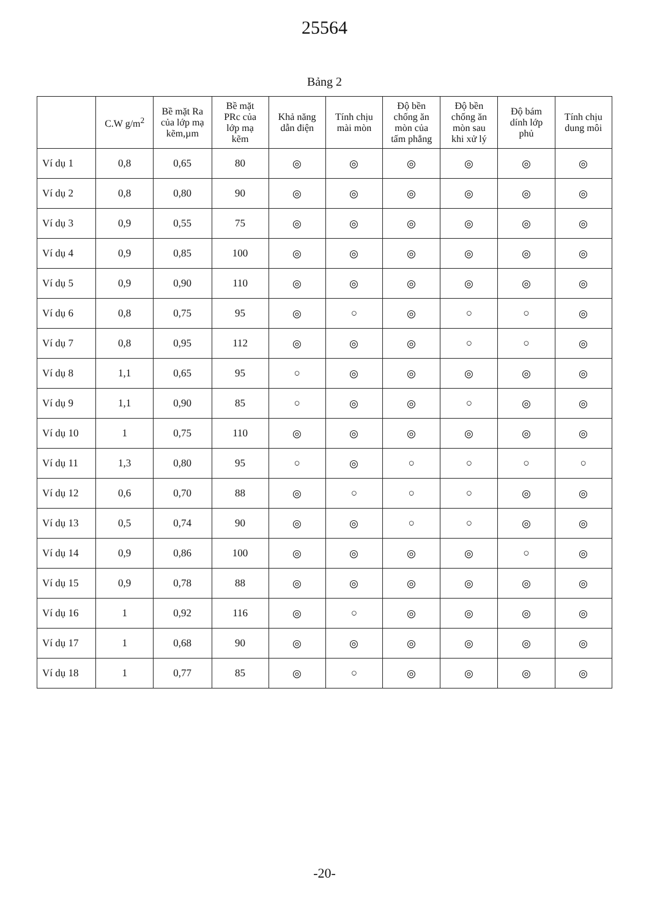25564
Bảng 2
| | C.W g/m<sup>2</sup> | Bề mặt Ra của lớp mạ kẽm,µm | Bề mặt PRc của lớp mạ kẽm | Khả năng dẫn điện | Tính chịu mài mòn | Độ bền chống ăn mòn của tấm phẳng | Độ bền chống ăn mòn sau khi xử lý | Độ bám dính lớp phủ | Tính chịu dung môi |
| --- | --- | --- | --- | --- | --- | --- | --- | --- | --- |
| Ví dụ 1 | 0,8 | 0,65 | 80 | ◎ | ◎ | ◎ | ◎ | ◎ | ◎ |
| Ví dụ 2 | 0,8 | 0,80 | 90 | ◎ | ◎ | ◎ | ◎ | ◎ | ◎ |
| Ví dụ 3 | 0,9 | 0,55 | 75 | ◎ | ◎ | ◎ | ◎ | ◎ | ◎ |
| Ví dụ 4 | 0,9 | 0,85 | 100 | ◎ | ◎ | ◎ | ◎ | ◎ | ◎ |
| Ví dụ 5 | 0,9 | 0,90 | 110 | ◎ | ◎ | ◎ | ◎ | ◎ | ◎ |
| Ví dụ 6 | 0,8 | 0,75 | 95 | ◎ | ○ | ◎ | ○ | ○ | ◎ |
| Ví dụ 7 | 0,8 | 0,95 | 112 | ◎ | ◎ | ◎ | ○ | ○ | ◎ |
| Ví dụ 8 | 1,1 | 0,65 | 95 | ○ | ◎ | ◎ | ◎ | ◎ | ◎ |
| Ví dụ 9 | 1,1 | 0,90 | 85 | ○ | ◎ | ◎ | ○ | ◎ | ◎ |
| Ví dụ 10 | 1 | 0,75 | 110 | ◎ | ◎ | ◎ | ◎ | ◎ | ◎ |
| Ví dụ 11 | 1,3 | 0,80 | 95 | ○ | ◎ | ○ | ○ | ○ | ○ |
| Ví dụ 12 | 0,6 | 0,70 | 88 | ◎ | ○ | ○ | ○ | ◎ | ◎ |
| Ví dụ 13 | 0,5 | 0,74 | 90 | ◎ | ◎ | ○ | ○ | ◎ | ◎ |
| Ví dụ 14 | 0,9 | 0,86 | 100 | ◎ | ◎ | ◎ | ◎ | ○ | ◎ |
| Ví dụ 15 | 0,9 | 0,78 | 88 | ◎ | ◎ | ◎ | ◎ | ◎ | ◎ |
| Ví dụ 16 | 1 | 0,92 | 116 | ◎ | ○ | ◎ | ◎ | ◎ | ◎ |
| Ví dụ 17 | 1 | 0,68 | 90 | ◎ | ◎ | ◎ | ◎ | ◎ | ◎ |
| Ví dụ 18 | 1 | 0,77 | 85 | ◎ | ○ | ◎ | ◎ | ◎ | ◎ |
-20-